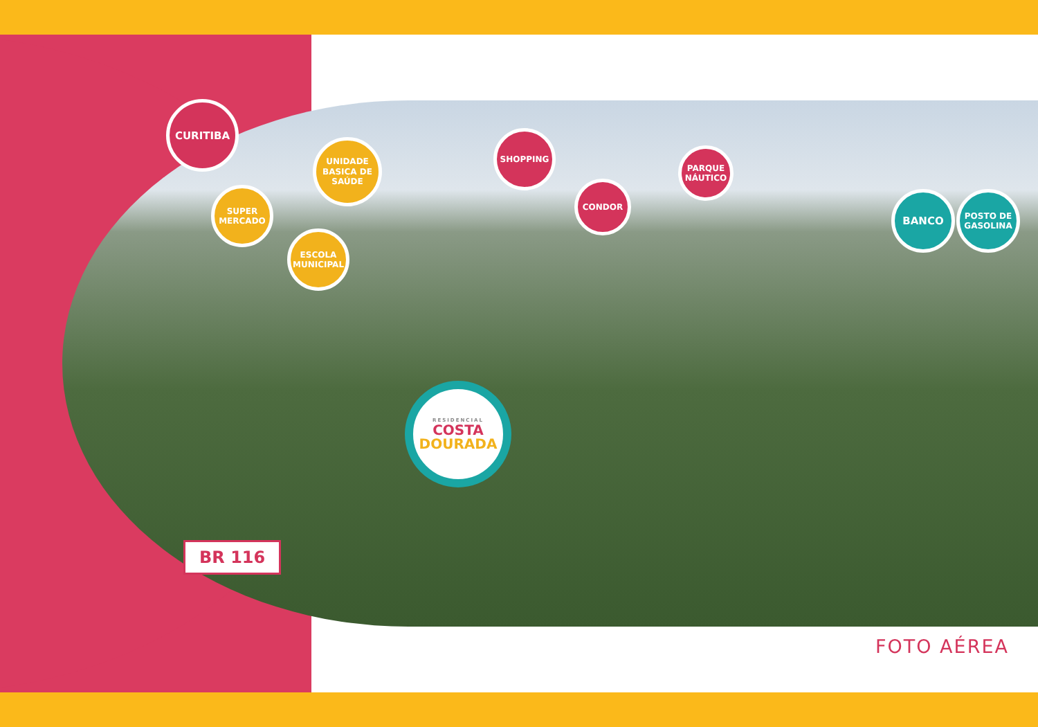CURITIBA
SUPER MERCADO
UNIDADE BASICA DE SAÚDE
ESCOLA MUNICIPAL
SHOPPING
CONDOR
PARQUE NÁUTICO
BANCO
POSTO DE GASOLINA
RESIDENCIAL
COSTA
DOURADA
BR 116
FOTO AÉREA